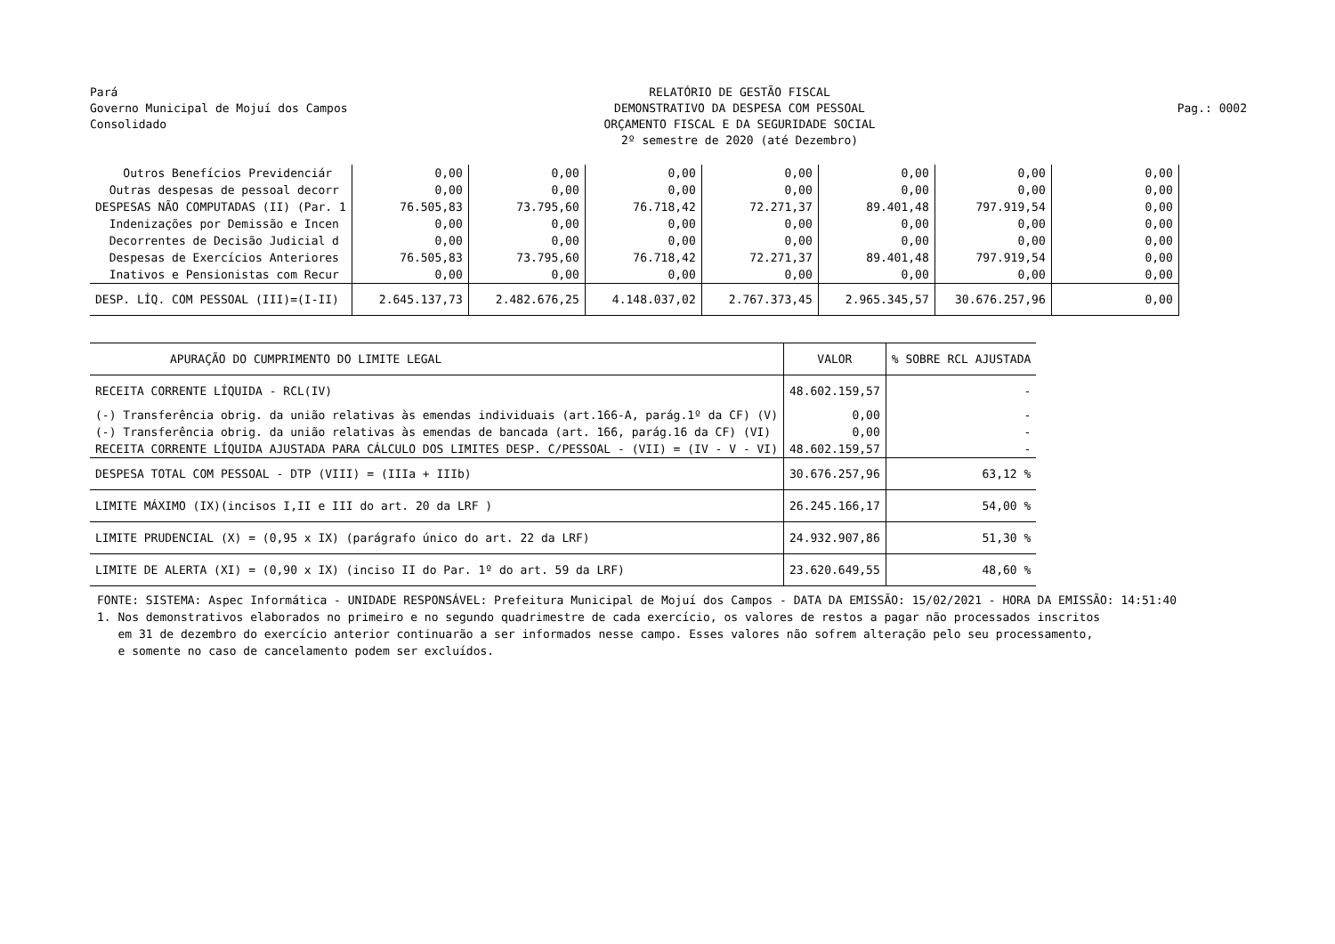Pará
Governo Municipal de Mojuí dos Campos
Consolidado
RELATÓRIO DE GESTÃO FISCAL
DEMONSTRATIVO DA DESPESA COM PESSOAL
ORÇAMENTO FISCAL E DA SEGURIDADE SOCIAL
2º semestre de 2020 (até Dezembro)
Pag.: 0002
| Outros Benefícios Previdenciár | 0,00 | 0,00 | 0,00 | 0,00 | 0,00 | 0,00 | 0,00 |
| Outras despesas de pessoal decorr | 0,00 | 0,00 | 0,00 | 0,00 | 0,00 | 0,00 | 0,00 |
| DESPESAS NÃO COMPUTADAS (II) (Par. 1 | 76.505,83 | 73.795,60 | 76.718,42 | 72.271,37 | 89.401,48 | 797.919,54 | 0,00 |
| Indenizações por Demissão e Incen | 0,00 | 0,00 | 0,00 | 0,00 | 0,00 | 0,00 | 0,00 |
| Decorrentes de Decisão Judicial d | 0,00 | 0,00 | 0,00 | 0,00 | 0,00 | 0,00 | 0,00 |
| Despesas de Exercícios Anteriores | 76.505,83 | 73.795,60 | 76.718,42 | 72.271,37 | 89.401,48 | 797.919,54 | 0,00 |
| Inativos e Pensionistas com Recur | 0,00 | 0,00 | 0,00 | 0,00 | 0,00 | 0,00 | 0,00 |
| DESP. LÍQ. COM PESSOAL (III)=(I-II) | 2.645.137,73 | 2.482.676,25 | 4.148.037,02 | 2.767.373,45 | 2.965.345,57 | 30.676.257,96 | 0,00 |
| APURAÇÃO DO CUMPRIMENTO DO LIMITE LEGAL | VALOR | % SOBRE RCL AJUSTADA |
| --- | --- | --- |
| RECEITA CORRENTE LÍQUIDA - RCL(IV) | 48.602.159,57 | - |
| (-) Transferência obrig. da união relativas às emendas individuais (art.166-A, parág.1º da CF) (V) | 0,00 | - |
| (-) Transferência obrig. da união relativas às emendas de bancada (art. 166, parág.16 da CF) (VI) | 0,00 | - |
| RECEITA CORRENTE LÍQUIDA AJUSTADA PARA CÁLCULO DOS LIMITES DESP. C/PESSOAL - (VII) = (IV - V - VI) | 48.602.159,57 | - |
| DESPESA TOTAL COM PESSOAL - DTP (VIII) = (IIIa + IIIb) | 30.676.257,96 | 63,12 % |
| LIMITE MÁXIMO (IX)(incisos I,II e III do art. 20 da LRF ) | 26.245.166,17 | 54,00 % |
| LIMITE PRUDENCIAL (X) = (0,95 x IX) (parágrafo único do art. 22 da LRF) | 24.932.907,86 | 51,30 % |
| LIMITE DE ALERTA (XI) = (0,90 x IX) (inciso II do Par. 1º do art. 59 da LRF) | 23.620.649,55 | 48,60 % |
FONTE: SISTEMA: Aspec Informática - UNIDADE RESPONSÁVEL: Prefeitura Municipal de Mojuí dos Campos - DATA DA EMISSÃO: 15/02/2021 - HORA DA EMISSÃO: 14:51:40
1. Nos demonstrativos elaborados no primeiro e no segundo quadrimestre de cada exercício, os valores de restos a pagar não processados inscritos
em 31 de dezembro do exercício anterior continuarão a ser informados nesse campo. Esses valores não sofrem alteração pelo seu processamento,
e somente no caso de cancelamento podem ser excluídos.